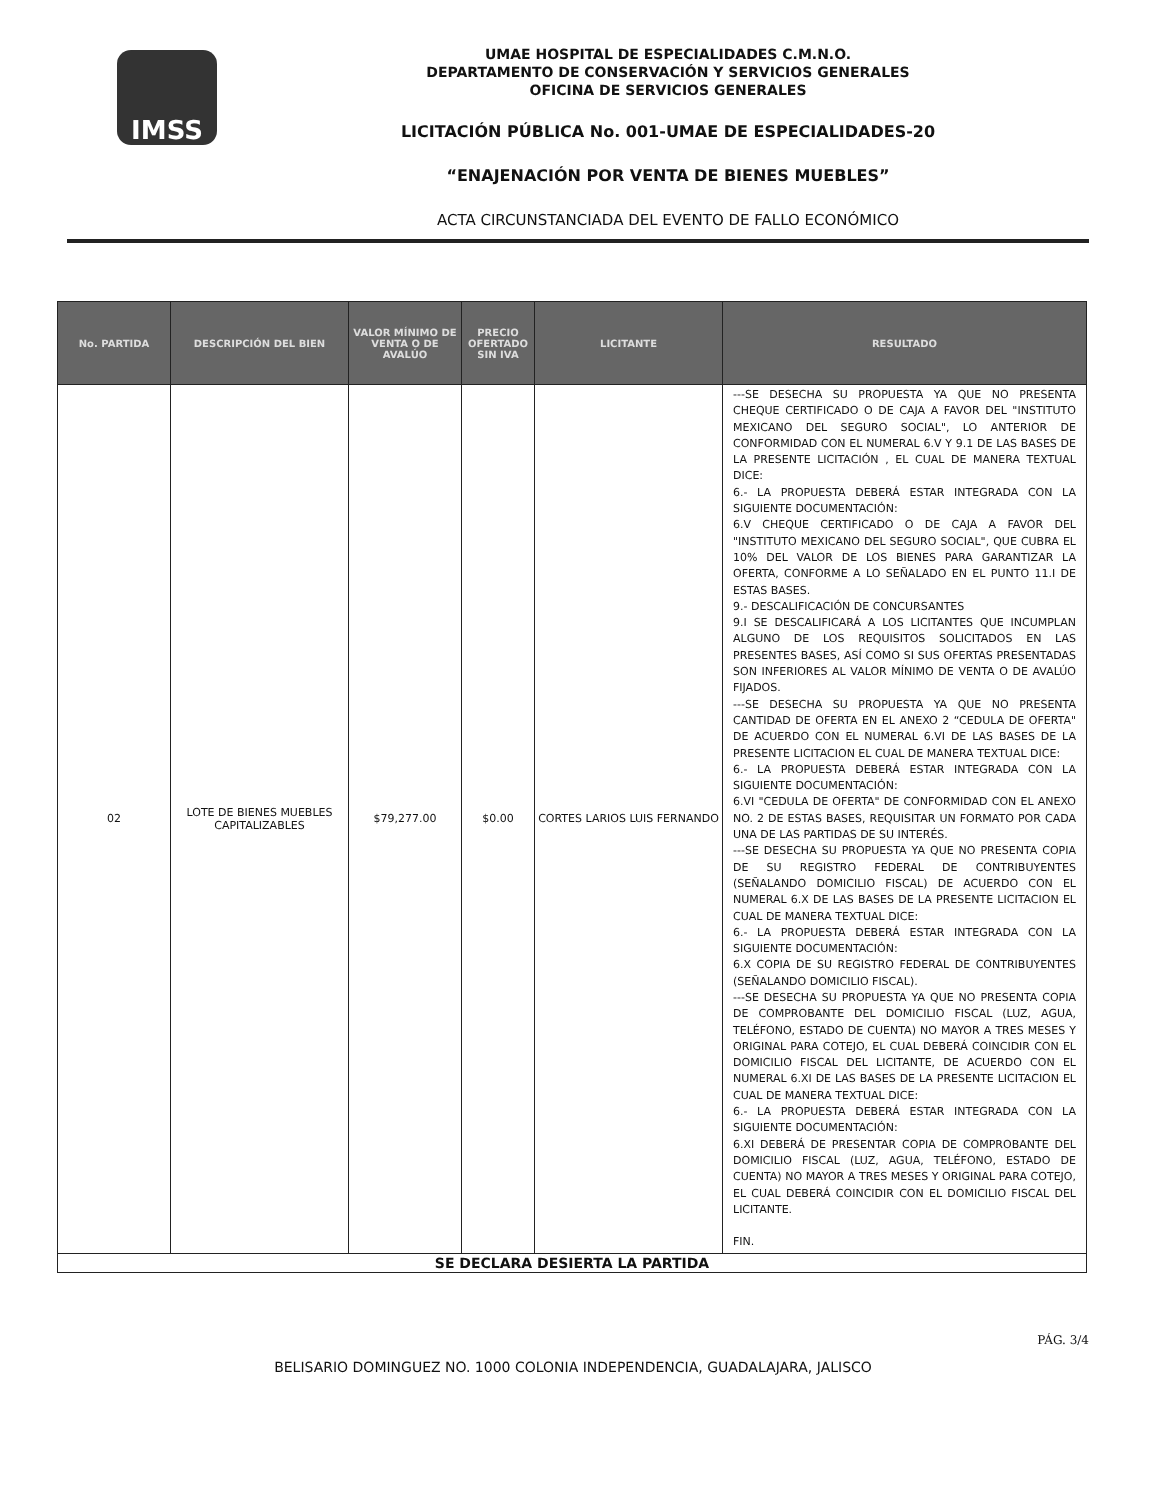IMSS
UMAE HOSPITAL DE ESPECIALIDADES C.M.N.O.
DEPARTAMENTO DE CONSERVACIÓN Y SERVICIOS GENERALES
OFICINA DE SERVICIOS GENERALES
LICITACIÓN PÚBLICA No. 001-UMAE DE ESPECIALIDADES-20
“ENAJENACIÓN POR VENTA DE BIENES MUEBLES”
ACTA CIRCUNSTANCIADA DEL EVENTO DE FALLO ECONÓMICO
| No. PARTIDA | DESCRIPCIÓN DEL BIEN | VALOR MÍNIMO DE VENTA O DE AVALÚO | PRECIO OFERTADO SIN IVA | LICITANTE | RESULTADO |
| --- | --- | --- | --- | --- | --- |
| 02 | LOTE DE BIENES MUEBLES CAPITALIZABLES | $79,277.00 | $0.00 | CORTES LARIOS LUIS FERNANDO | ---SE DESECHA SU PROPUESTA YA QUE NO PRESENTA CHEQUE CERTIFICADO O DE CAJA A FAVOR DEL "INSTITUTO MEXICANO DEL SEGURO SOCIAL", LO ANTERIOR DE CONFORMIDAD CON EL NUMERAL 6.V Y 9.1 DE LAS BASES DE LA PRESENTE LICITACIÓN , EL CUAL DE MANERA TEXTUAL DICE: 6.- LA PROPUESTA DEBERÁ ESTAR INTEGRADA CON LA SIGUIENTE DOCUMENTACIÓN: 6.V CHEQUE CERTIFICADO O DE CAJA A FAVOR DEL "INSTITUTO MEXICANO DEL SEGURO SOCIAL", QUE CUBRA EL 10% DEL VALOR DE LOS BIENES PARA GARANTIZAR LA OFERTA, CONFORME A LO SEÑALADO EN EL PUNTO 11.I DE ESTAS BASES. 9.- DESCALIFICACIÓN DE CONCURSANTES 9.I SE DESCALIFICARÁ A LOS LICITANTES QUE INCUMPLAN ALGUNO DE LOS REQUISITOS SOLICITADOS EN LAS PRESENTES BASES, ASÍ COMO SI SUS OFERTAS PRESENTADAS SON INFERIORES AL VALOR MÍNIMO DE VENTA O DE AVALÚO FIJADOS. ---SE DESECHA SU PROPUESTA YA QUE NO PRESENTA CANTIDAD DE OFERTA EN EL ANEXO 2 “CEDULA DE OFERTA" DE ACUERDO CON EL NUMERAL 6.VI DE LAS BASES DE LA PRESENTE LICITACION EL CUAL DE MANERA TEXTUAL DICE: 6.- LA PROPUESTA DEBERÁ ESTAR INTEGRADA CON LA SIGUIENTE DOCUMENTACIÓN: 6.VI "CEDULA DE OFERTA" DE CONFORMIDAD CON EL ANEXO NO. 2 DE ESTAS BASES, REQUISITAR UN FORMATO POR CADA UNA DE LAS PARTIDAS DE SU INTERÉS. ---SE DESECHA SU PROPUESTA YA QUE NO PRESENTA COPIA DE SU REGISTRO FEDERAL DE CONTRIBUYENTES (SEÑALANDO DOMICILIO FISCAL) DE ACUERDO CON EL NUMERAL 6.X DE LAS BASES DE LA PRESENTE LICITACION EL CUAL DE MANERA TEXTUAL DICE: 6.- LA PROPUESTA DEBERÁ ESTAR INTEGRADA CON LA SIGUIENTE DOCUMENTACIÓN: 6.X COPIA DE SU REGISTRO FEDERAL DE CONTRIBUYENTES (SEÑALANDO DOMICILIO FISCAL). ---SE DESECHA SU PROPUESTA YA QUE NO PRESENTA COPIA DE COMPROBANTE DEL DOMICILIO FISCAL (LUZ, AGUA, TELÉFONO, ESTADO DE CUENTA) NO MAYOR A TRES MESES Y ORIGINAL PARA COTEJO, EL CUAL DEBERÁ COINCIDIR CON EL DOMICILIO FISCAL DEL LICITANTE, DE ACUERDO CON EL NUMERAL 6.XI DE LAS BASES DE LA PRESENTE LICITACION EL CUAL DE MANERA TEXTUAL DICE: 6.- LA PROPUESTA DEBERÁ ESTAR INTEGRADA CON LA SIGUIENTE DOCUMENTACIÓN: 6.XI DEBERÁ DE PRESENTAR COPIA DE COMPROBANTE DEL DOMICILIO FISCAL (LUZ, AGUA, TELÉFONO, ESTADO DE CUENTA) NO MAYOR A TRES MESES Y ORIGINAL PARA COTEJO, EL CUAL DEBERÁ COINCIDIR CON EL DOMICILIO FISCAL DEL LICITANTE. FIN. |
| SE DECLARA DESIERTA LA PARTIDA | | | | | |
PÁG. 3/4
BELISARIO DOMINGUEZ NO. 1000 COLONIA INDEPENDENCIA, GUADALAJARA, JALISCO